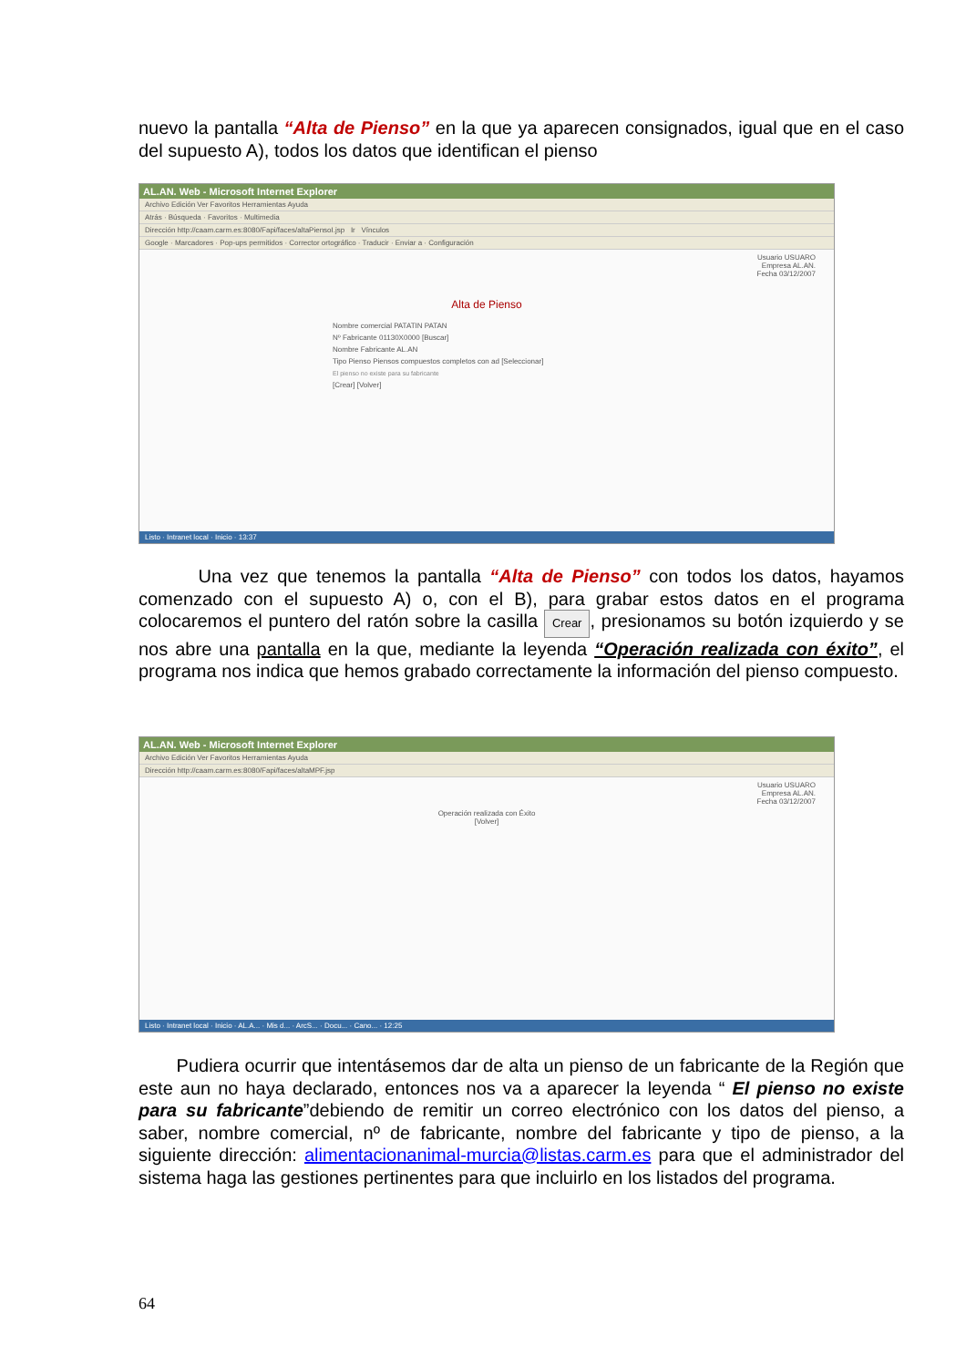nuevo la pantalla “Alta de Pienso” en la que ya aparecen consignados, igual que en el caso del supuesto A), todos los datos que identifican el pienso
AL.AN. Web - Microsoft Internet Explorer
Archivo Edición Ver Favoritos Herramientas Ayuda
Atrás · Búsqueda · Favoritos · Multimedia
Dirección http://caam.carm.es:8080/Fapi/faces/altaPiensoI.jsp Ir Vínculos
Google · Marcadores · Pop-ups permitidos · Corrector ortográfico · Traducir · Enviar a · Configuración
Usuario USUARO
Empresa AL.AN.
Fecha 03/12/2007
Alta de Pienso
Nombre comercial PATATIN PATAN
Nº Fabricante 01130X0000 [Buscar]
Nombre Fabricante AL.AN
Tipo Pienso Piensos compuestos completos con ad [Seleccionar]
El pienso no existe para su fabricante
[Crear] [Volver]
Listo · Intranet local · Inicio · 13:37
Una vez que tenemos la pantalla “Alta de Pienso” con todos los datos, hayamos comenzado con el supuesto A) o, con el B), para grabar estos datos en el programa colocaremos el puntero del ratón sobre la casilla Crear, presionamos su botón izquierdo y se nos abre una pantalla en la que, mediante la leyenda “Operación realizada con éxito”, el programa nos indica que hemos grabado correctamente la información del pienso compuesto.
AL.AN. Web - Microsoft Internet Explorer
Archivo Edición Ver Favoritos Herramientas Ayuda
Dirección http://caam.carm.es:8080/Fapi/faces/altaMPF.jsp
Usuario USUARO
Empresa AL.AN.
Fecha 03/12/2007
Operación realizada con Éxito
[Volver]
Listo · Intranet local · Inicio · AL.A... · Mis d... · ArcS... · Docu... · Cano... · 12:25
Pudiera ocurrir que intentásemos dar de alta un pienso de un fabricante de la Región que este aun no haya declarado, entonces nos va a aparecer la leyenda “ El pienso no existe para su fabricante”debiendo de remitir un correo electrónico con los datos del pienso, a saber, nombre comercial, nº de fabricante, nombre del fabricante y tipo de pienso, a la siguiente dirección: alimentacionanimal-murcia@listas.carm.es para que el administrador del sistema haga las gestiones pertinentes para que incluirlo en los listados del programa.
64